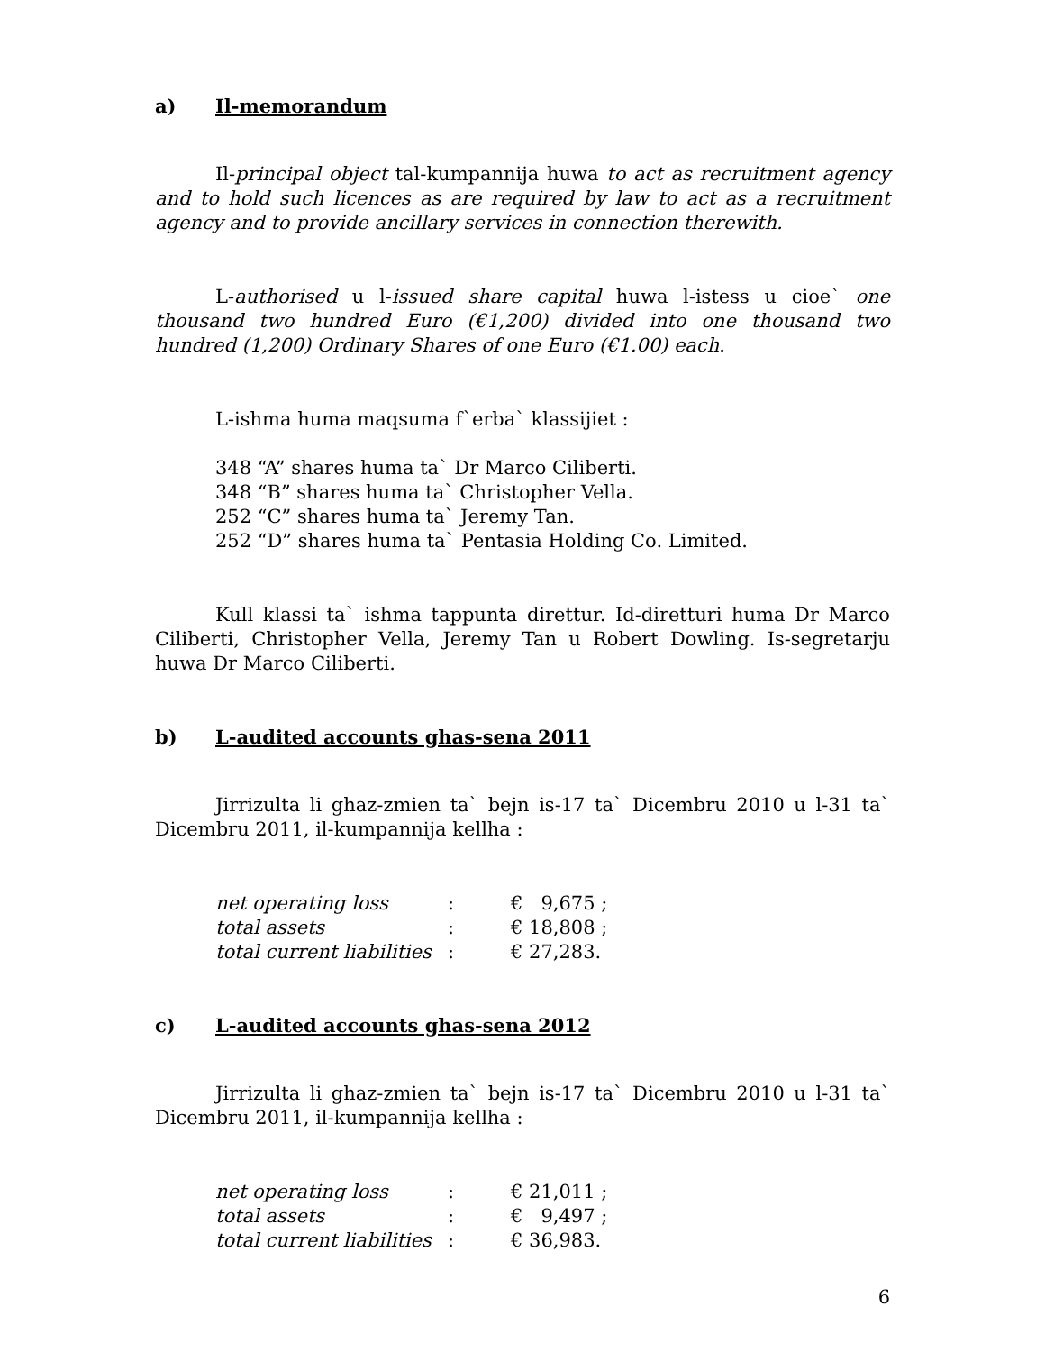a) Il-memorandum
Il-principal object tal-kumpannija huwa to act as recruitment agency and to hold such licences as are required by law to act as a recruitment agency and to provide ancillary services in connection therewith.
L-authorised u l-issued share capital huwa l-istess u cioe` one thousand two hundred Euro (€1,200) divided into one thousand two hundred (1,200) Ordinary Shares of one Euro (€1.00) each.
L-ishma huma maqsuma f`erba` klassijiet :
348 “A” shares huma ta` Dr Marco Ciliberti.
348 “B” shares huma ta` Christopher Vella.
252 “C” shares huma ta` Jeremy Tan.
252 “D” shares huma ta` Pentasia Holding Co. Limited.
Kull klassi ta` ishma tappunta direttur. Id-diretturi huma Dr Marco Ciliberti, Christopher Vella, Jeremy Tan u Robert Dowling. Is-segretarju huwa Dr Marco Ciliberti.
b) L-audited accounts ghas-sena 2011
Jirrizulta li ghaz-zmien ta` bejn is-17 ta` Dicembru 2010 u l-31 ta` Dicembru 2011, il-kumpannija kellha :
| net operating loss | : | € 9,675 ; |
| total assets | : | € 18,808 ; |
| total current liabilities | : | € 27,283. |
c) L-audited accounts ghas-sena 2012
Jirrizulta li ghaz-zmien ta` bejn is-17 ta` Dicembru 2010 u l-31 ta` Dicembru 2011, il-kumpannija kellha :
| net operating loss | : | € 21,011 ; |
| total assets | : | € 9,497 ; |
| total current liabilities | : | € 36,983. |
6